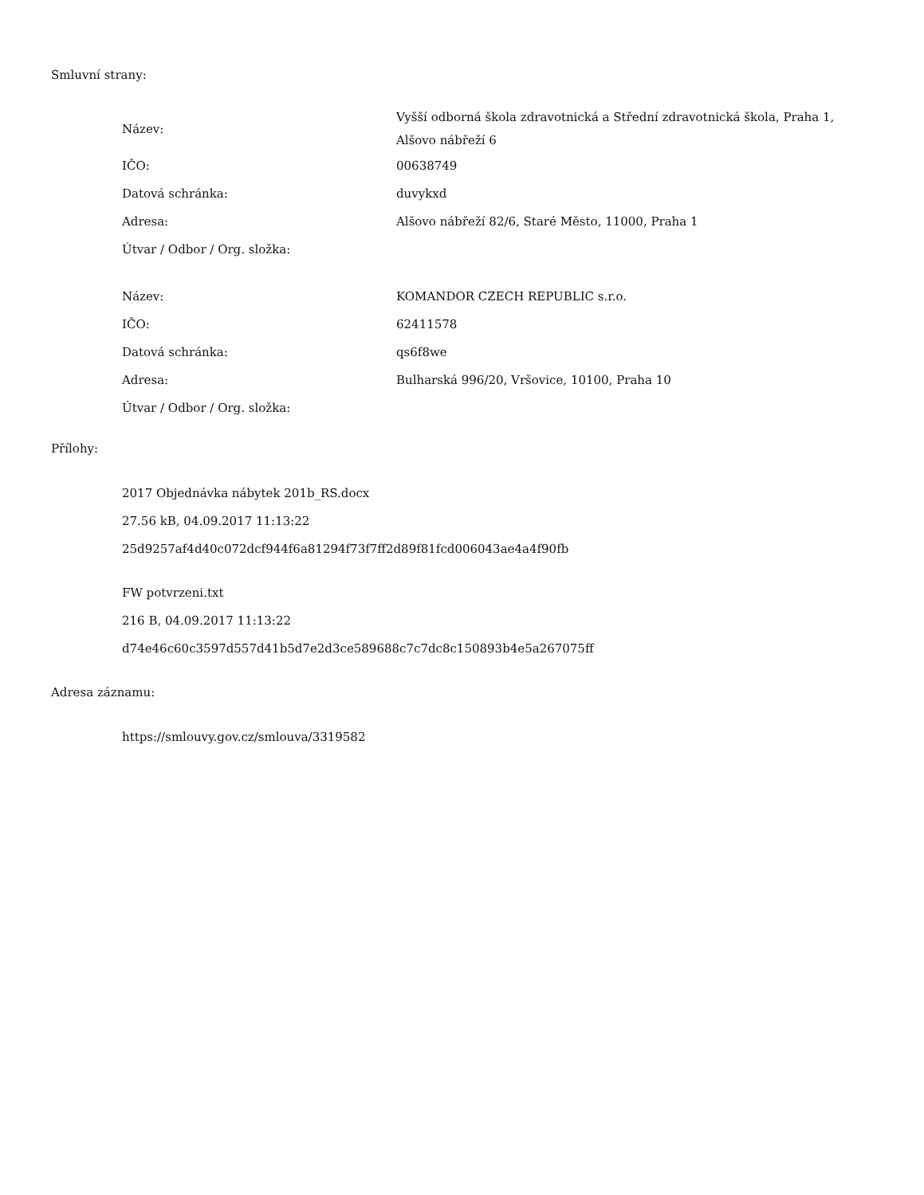Smluvní strany:
| Název: | Vyšší odborná škola zdravotnická a Střední zdravotnická škola, Praha 1, Alšovo nábřeží 6 |
| IČO: | 00638749 |
| Datová schránka: | duvykxd |
| Adresa: | Alšovo nábřeží 82/6, Staré Město, 11000, Praha 1 |
| Útvar / Odbor / Org. složka: | |
| Název: | KOMANDOR CZECH REPUBLIC s.r.o. |
| IČO: | 62411578 |
| Datová schránka: | qs6f8we |
| Adresa: | Bulharská 996/20, Vršovice, 10100, Praha 10 |
| Útvar / Odbor / Org. složka: | |
Přílohy:
2017 Objednávka nábytek 201b_RS.docx
27.56 kB, 04.09.2017 11:13:22
25d9257af4d40c072dcf944f6a81294f73f7ff2d89f81fcd006043ae4a4f90fb
FW potvrzeni.txt
216 B, 04.09.2017 11:13:22
d74e46c60c3597d557d41b5d7e2d3ce589688c7c7dc8c150893b4e5a267075ff
Adresa záznamu:
https://smlouvy.gov.cz/smlouva/3319582